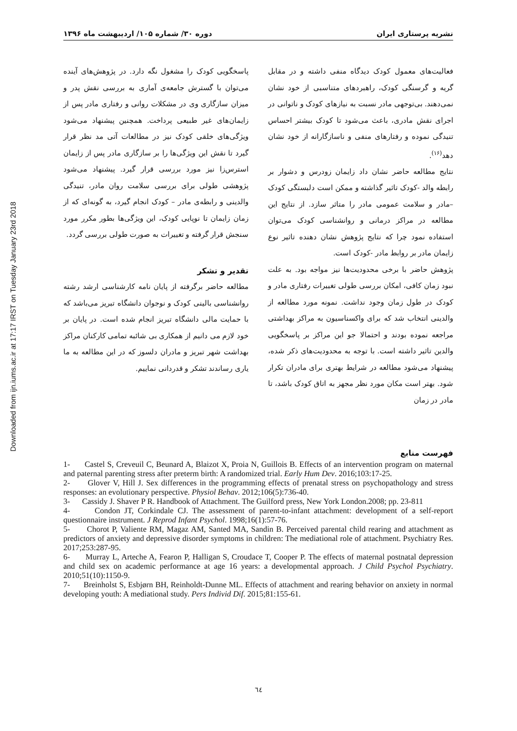Downloaded from ijn.iums.ac.ir at 17:17 IRST on Tuesday January 23rd 2018
نشریه پرستاری ایران دوره ۳۰/ شماره ۱۰۵/ اردیبهشت ماه ۱۳۹۶
فعالیت‌های معمول کودک دیدگاه منفی داشته و در مقابل گریه و گرسنگی کودک، راهبردهای متناسبی از خود نشان نمی‌دهند. بی‌توجهی مادر نسبت به نیازهای کودک و ناتوانی در اجرای نقش مادری، باعث می‌شود تا کودک بیشتر احساس تنیدگی نموده و رفتارهای منفی و ناسازگارانه از خود نشان دهد<sup>(۱۶)</sup>.
نتایج مطالعه حاضر نشان داد زایمان زودرس و دشوار بر رابطه والد -کودک تاثیر گذاشته و ممکن است دلبستگی کودک –مادر و سلامت عمومی مادر را متاثر سازد. از نتایج این مطالعه در مراکز درمانی و روانشناسی کودک می‌توان استفاده نمود چرا که نتایج پژوهش نشان دهنده تاثیر نوع زایمان مادر بر روابط مادر -کودک است.
پژوهش حاضر با برخی محدودیت‌ها نیز مواجه بود. به علت نبود زمان کافی، امکان بررسی طولی تغییرات رفتاری مادر و کودک در طول زمان وجود نداشت. نمونه مورد مطالعه از والدینی انتخاب شد که برای واکسناسیون به مراکز بهداشتی مراجعه نموده بودند و احتمالا جو این مراکز بر پاسخگویی والدین تاثیر داشته است. با توجه به محدودیت‌های ذکر شده، پیشنهاد می‌شود مطالعه در شرایط بهتری برای مادران تکرار شود. بهتر است مکان مورد نظر مجهز به اتاق کودک باشد، تا مادر در زمان
پاسخگویی کودک را مشغول نگه دارد. در پژوهش‌های آینده می‌توان با گسترش جامعه‌ی آماری به بررسی نقش پدر و میزان سازگاری وی در مشکلات روانی و رفتاری مادر پس از زایمان‌های غیر طبیعی پرداخت. همچنین پیشنهاد می‌شود ویژگی‌های خلقی کودک نیز در مطالعات آتی مد نظر قرار گیرد تا نقش این ویژگی‌ها را بر سازگاری مادر پس از زایمان استرس‌زا نیز مورد بررسی قرار گیرد. پیشنهاد می‌شود پژوهشی طولی برای بررسی سلامت روان مادر، تنیدگی والدینی و رابطه‌ی مادر – کودک انجام گیرد، به گونه‌ای که از زمان زایمان تا نوپایی کودک، این ویژگی‌ها بطور مکرر مورد سنجش قرار گرفته و تغییرات به صورت طولی بررسی گردد.
تقدیر و تشکر
مطالعه حاضر برگرفته از پایان نامه کارشناسی ارشد رشته روانشناسی بالینی کودک و نوجوان دانشگاه تبریز می‌باشد که با حمایت مالی دانشگاه تبریز انجام شده است. در پایان بر خود لازم می دانیم از همکاری بی شائبه تمامی کارکنان مراکز بهداشت شهر تبریز و مادران دلسوز که در این مطالعه به ما یاری رساندند تشکر و قدردانی نماییم.
فهرست منابع
1- Castel S, Creveuil C, Beunard A, Blaizot X, Proia N, Guillois B. Effects of an intervention program on maternal and paternal parenting stress after preterm birth: A randomized trial. Early Hum Dev. 2016;103:17-25.
2- Glover V, Hill J. Sex differences in the programming effects of prenatal stress on psychopathology and stress responses: an evolutionary perspective. Physiol Behav. 2012;106(5):736-40.
3- Cassidy J. Shaver P R. Handbook of Attachment. The Guilford press, New York London.2008; pp. 23-811
4- Condon JT, Corkindale CJ. The assessment of parent-to-infant attachment: development of a self-report questionnaire instrument. J Reprod Infant Psychol. 1998;16(1):57-76.
5- Chorot P, Valiente RM, Magaz AM, Santed MA, Sandin B. Perceived parental child rearing and attachment as predictors of anxiety and depressive disorder symptoms in children: The mediational role of attachment. Psychiatry Res. 2017;253:287-95.
6- Murray L, Arteche A, Fearon P, Halligan S, Croudace T, Cooper P. The effects of maternal postnatal depression and child sex on academic performance at age 16 years: a developmental approach. J Child Psychol Psychiatry. 2010;51(10):1150-9.
7- Breinholst S, Esbjørn BH, Reinholdt-Dunne ML. Effects of attachment and rearing behavior on anxiety in normal developing youth: A mediational study. Pers Individ Dif. 2015;81:155-61.
٦٤